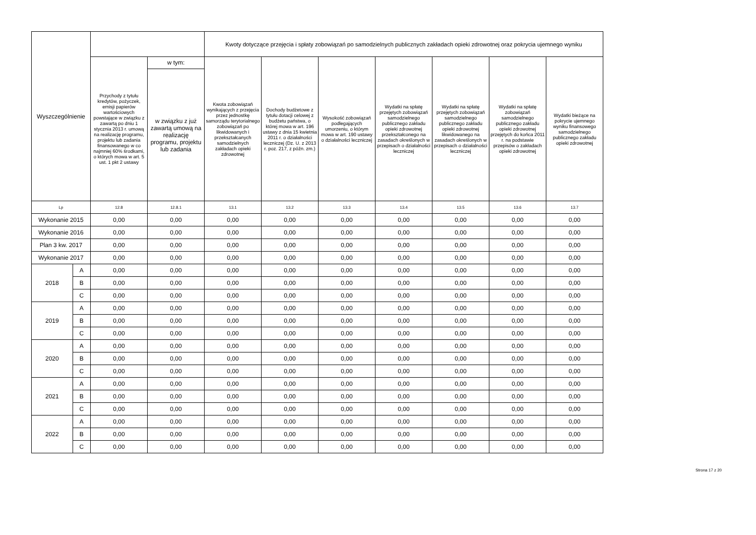| Wyszczególnienie | | | | Kwoty dotyczące przejęcia i spłaty zobowiązań po samodzielnych publicznych zakładach opieki zdrowotnej oraz pokrycia ujemnego wyniku | | | | | | |
| --- | --- | --- | --- | --- | --- | --- | --- | --- | --- | --- |
| | | Przychody z tytułu kredytów, pożyczek, emisji papierów wartościowych powstające w związku z zawartą po dniu 1 stycznia 2013 r. umową na realizację programu, projektu lub zadania finansowanego w co najmniej 60% środkami, o których mowa w art. 5 ust. 1 pkt 2 ustawy | w tym: | Kwota zobowiązań wynikających z przejęcia przez jednostkę samorządu terytorialnego zobowiązań po likwidowanych i przekształcanych samodzielnych zakładach opieki zdrowotnej | Dochody budżetowe z tytułu dotacji celowej z budżetu państwa, o której mowa w art. 196 ustawy z dnia 15 kwietnia 2011 r. o działalności leczniczej (Dz. U. z 2013 r. poz. 217, z późn. zm.) | Wysokość zobowiązań podlegających umorzeniu, o którym mowa w art. 190 ustawy o działalności leczniczej | Wydatki na spłatę przejętych zobowiązań samodzielnego publicznego zakładu opieki zdrowotnej przekształconego na zasadach określonych w przepisach o działalności leczniczej | Wydatki na spłatę przejętych zobowiązań samodzielnego publicznego zakładu opieki zdrowotnej likwidowanego na zasadach określonych w przepisach o działalności leczniczej | Wydatki na spłatę zobowiązań samodzielnego publicznego zakładu opieki zdrowotnej przejętych do końca 2011 r. na podstawie przepisów o zakładach opieki zdrowotnej | Wydatki bieżące na pokrycie ujemnego wyniku finansowego samodzielnego publicznego zakładu opieki zdrowotnej |
| | | | w związku z już zawartą umową na realizację programu, projektu lub zadania | | | | | | | |
| Lp | | 12.8 | 12.8.1 | 13.1 | 13.2 | 13.3 | 13.4 | 13.5 | 13.6 | 13.7 |
| Wykonanie 2015 | | 0,00 | 0,00 | 0,00 | 0,00 | 0,00 | 0,00 | 0,00 | 0,00 | 0,00 |
| Wykonanie 2016 | | 0,00 | 0,00 | 0,00 | 0,00 | 0,00 | 0,00 | 0,00 | 0,00 | 0,00 |
| Plan 3 kw. 2017 | | 0,00 | 0,00 | 0,00 | 0,00 | 0,00 | 0,00 | 0,00 | 0,00 | 0,00 |
| Wykonanie 2017 | | 0,00 | 0,00 | 0,00 | 0,00 | 0,00 | 0,00 | 0,00 | 0,00 | 0,00 |
| 2018 | A | 0,00 | 0,00 | 0,00 | 0,00 | 0,00 | 0,00 | 0,00 | 0,00 | 0,00 |
| | B | 0,00 | 0,00 | 0,00 | 0,00 | 0,00 | 0,00 | 0,00 | 0,00 | 0,00 |
| | C | 0,00 | 0,00 | 0,00 | 0,00 | 0,00 | 0,00 | 0,00 | 0,00 | 0,00 |
| 2019 | A | 0,00 | 0,00 | 0,00 | 0,00 | 0,00 | 0,00 | 0,00 | 0,00 | 0,00 |
| | B | 0,00 | 0,00 | 0,00 | 0,00 | 0,00 | 0,00 | 0,00 | 0,00 | 0,00 |
| | C | 0,00 | 0,00 | 0,00 | 0,00 | 0,00 | 0,00 | 0,00 | 0,00 | 0,00 |
| 2020 | A | 0,00 | 0,00 | 0,00 | 0,00 | 0,00 | 0,00 | 0,00 | 0,00 | 0,00 |
| | B | 0,00 | 0,00 | 0,00 | 0,00 | 0,00 | 0,00 | 0,00 | 0,00 | 0,00 |
| | C | 0,00 | 0,00 | 0,00 | 0,00 | 0,00 | 0,00 | 0,00 | 0,00 | 0,00 |
| 2021 | A | 0,00 | 0,00 | 0,00 | 0,00 | 0,00 | 0,00 | 0,00 | 0,00 | 0,00 |
| | B | 0,00 | 0,00 | 0,00 | 0,00 | 0,00 | 0,00 | 0,00 | 0,00 | 0,00 |
| | C | 0,00 | 0,00 | 0,00 | 0,00 | 0,00 | 0,00 | 0,00 | 0,00 | 0,00 |
| 2022 | A | 0,00 | 0,00 | 0,00 | 0,00 | 0,00 | 0,00 | 0,00 | 0,00 | 0,00 |
| | B | 0,00 | 0,00 | 0,00 | 0,00 | 0,00 | 0,00 | 0,00 | 0,00 | 0,00 |
| | C | 0,00 | 0,00 | 0,00 | 0,00 | 0,00 | 0,00 | 0,00 | 0,00 | 0,00 |
Strona 17 z 20